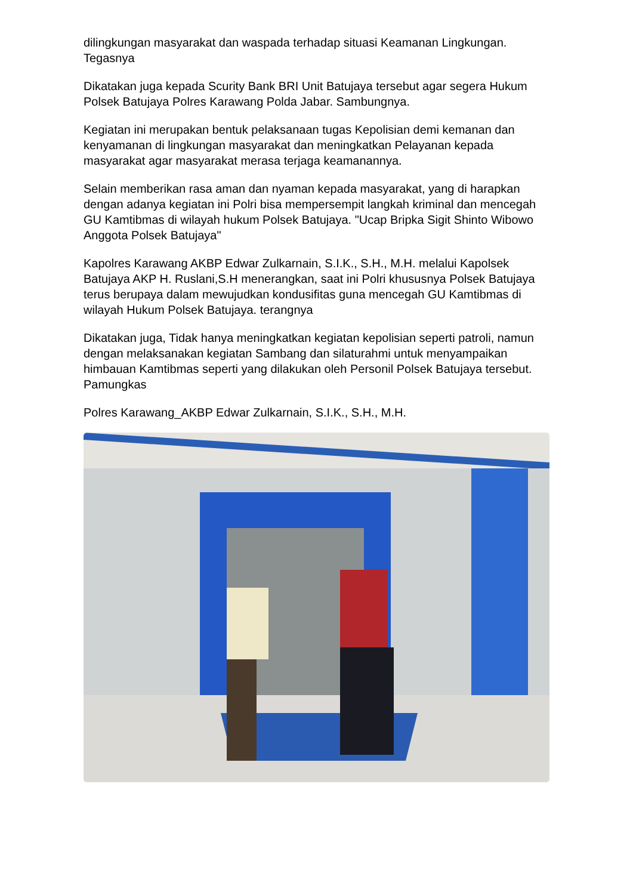dilingkungan masyarakat dan waspada terhadap situasi Keamanan Lingkungan. Tegasnya
Dikatakan juga kepada Scurity Bank BRI Unit Batujaya tersebut agar segera Hukum Polsek Batujaya Polres Karawang Polda Jabar. Sambungnya.
Kegiatan ini merupakan bentuk pelaksanaan tugas Kepolisian demi kemanan dan kenyamanan di lingkungan masyarakat dan meningkatkan Pelayanan kepada masyarakat agar masyarakat merasa terjaga keamanannya.
Selain memberikan rasa aman dan nyaman kepada masyarakat, yang di harapkan dengan adanya kegiatan ini Polri bisa mempersempit langkah kriminal dan mencegah GU Kamtibmas di wilayah hukum Polsek Batujaya. "Ucap Bripka Sigit Shinto Wibowo Anggota Polsek Batujaya"
Kapolres Karawang AKBP Edwar Zulkarnain, S.I.K., S.H., M.H. melalui Kapolsek Batujaya AKP H. Ruslani,S.H menerangkan, saat ini Polri khususnya Polsek Batujaya terus berupaya dalam mewujudkan kondusifitas guna mencegah GU Kamtibmas di wilayah Hukum Polsek Batujaya. terangnya
Dikatakan juga, Tidak hanya meningkatkan kegiatan kepolisian seperti patroli, namun dengan melaksanakan kegiatan Sambang dan silaturahmi untuk menyampaikan himbauan Kamtibmas seperti yang dilakukan oleh Personil Polsek Batujaya tersebut. Pamungkas
Polres Karawang_AKBP Edwar Zulkarnain, S.I.K., S.H., M.H.